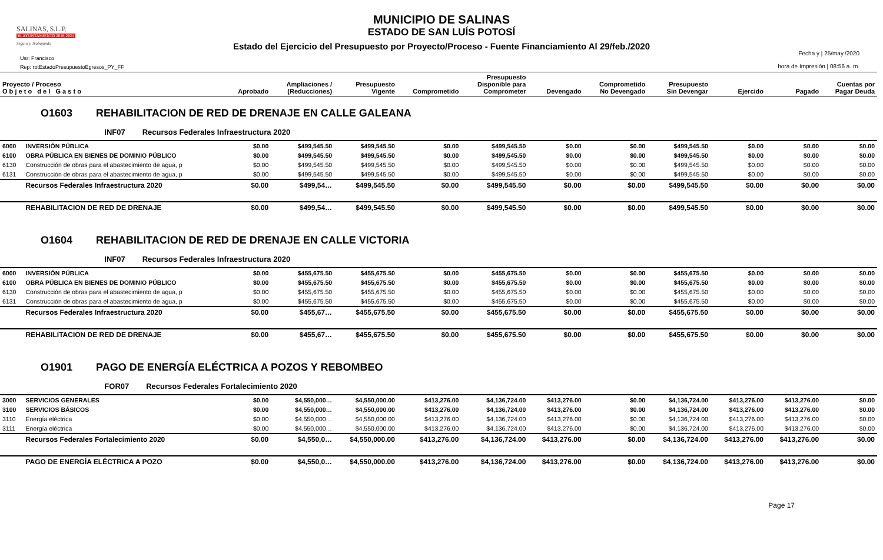SALINAS, S.L.P.
H. AYUNTAMIENTO 2018-2021
Seguro y Trabajando
Usr: Francisco
Rep: rptEstadoPresupuestoEgresos_PY_FF
MUNICIPIO DE SALINAS
ESTADO DE SAN LUÍS POTOSÍ
Estado del Ejercicio del Presupuesto por Proyecto/Proceso - Fuente Financiamiento Al 29/feb./2020
Fecha y | 25/may./2020
hora de Impresión | 08:56 a. m.
| Proyecto / Proceso O b j e t o d e l G a s t o | | Aprobado | Ampliaciones / (Reducciones) | Presupuesto Vigente | Comprometido | Presupuesto Disponible para Comprometer | Devengado | Comprometido No Devengado | Presupuesto Sin Devengar | Ejercido | Pagado | Cuentas por Pagar Deuda |
| --- | --- | --- | --- | --- | --- | --- | --- | --- | --- | --- | --- | --- |
| O1603 REHABILITACION DE RED DE DRENAJE EN CALLE GALEANA | | | | | | | | | | | | |
| INF07 Recursos Federales Infraestructura 2020 | | | | | | | | | | | | |
| 6000 | INVERSIÓN PÚBLICA | $0.00 | $499,545.50 | $499,545.50 | $0.00 | $499,545.50 | $0.00 | $0.00 | $499,545.50 | $0.00 | $0.00 | $0.00 |
| 6100 | OBRA PÚBLICA EN BIENES DE DOMINIO PÚBLICO | $0.00 | $499,545.50 | $499,545.50 | $0.00 | $499,545.50 | $0.00 | $0.00 | $499,545.50 | $0.00 | $0.00 | $0.00 |
| 6130 | Construcción de obras para el abastecimiento de agua, p | $0.00 | $499,545.50 | $499,545.50 | $0.00 | $499,545.50 | $0.00 | $0.00 | $499,545.50 | $0.00 | $0.00 | $0.00 |
| 6131 | Construcción de obras para el abastecimiento de agua, p | $0.00 | $499,545.50 | $499,545.50 | $0.00 | $499,545.50 | $0.00 | $0.00 | $499,545.50 | $0.00 | $0.00 | $0.00 |
| | Recursos Federales Infraestructura 2020 | $0.00 | $499,54… | $499,545.50 | $0.00 | $499,545.50 | $0.00 | $0.00 | $499,545.50 | $0.00 | $0.00 | $0.00 |
| | REHABILITACION DE RED DE DRENAJE | $0.00 | $499,54… | $499,545.50 | $0.00 | $499,545.50 | $0.00 | $0.00 | $499,545.50 | $0.00 | $0.00 | $0.00 |
| O1604 REHABILITACION DE RED DE DRENAJE EN CALLE VICTORIA | | | | | | | | | | | | |
| INF07 Recursos Federales Infraestructura 2020 | | | | | | | | | | | | |
| 6000 | INVERSIÓN PÚBLICA | $0.00 | $455,675.50 | $455,675.50 | $0.00 | $455,675.50 | $0.00 | $0.00 | $455,675.50 | $0.00 | $0.00 | $0.00 |
| 6100 | OBRA PÚBLICA EN BIENES DE DOMINIO PÚBLICO | $0.00 | $455,675.50 | $455,675.50 | $0.00 | $455,675.50 | $0.00 | $0.00 | $455,675.50 | $0.00 | $0.00 | $0.00 |
| 6130 | Construcción de obras para el abastecimiento de agua, p | $0.00 | $455,675.50 | $455,675.50 | $0.00 | $455,675.50 | $0.00 | $0.00 | $455,675.50 | $0.00 | $0.00 | $0.00 |
| 6131 | Construcción de obras para el abastecimiento de agua, p | $0.00 | $455,675.50 | $455,675.50 | $0.00 | $455,675.50 | $0.00 | $0.00 | $455,675.50 | $0.00 | $0.00 | $0.00 |
| | Recursos Federales Infraestructura 2020 | $0.00 | $455,67… | $455,675.50 | $0.00 | $455,675.50 | $0.00 | $0.00 | $455,675.50 | $0.00 | $0.00 | $0.00 |
| | REHABILITACION DE RED DE DRENAJE | $0.00 | $455,67… | $455,675.50 | $0.00 | $455,675.50 | $0.00 | $0.00 | $455,675.50 | $0.00 | $0.00 | $0.00 |
| O1901 PAGO DE ENERGÍA ELÉCTRICA A POZOS Y REBOMBEO | | | | | | | | | | | | |
| FOR07 Recursos Federales Fortalecimiento 2020 | | | | | | | | | | | | |
| 3000 | SERVICIOS GENERALES | $0.00 | $4,550,000… | $4,550,000.00 | $413,276.00 | $4,136,724.00 | $413,276.00 | $0.00 | $4,136,724.00 | $413,276.00 | $413,276.00 | $0.00 |
| 3100 | SERVICIOS BÁSICOS | $0.00 | $4,550,000… | $4,550,000.00 | $413,276.00 | $4,136,724.00 | $413,276.00 | $0.00 | $4,136,724.00 | $413,276.00 | $413,276.00 | $0.00 |
| 3110 | Energía eléctrica | $0.00 | $4,550,000… | $4,550,000.00 | $413,276.00 | $4,136,724.00 | $413,276.00 | $0.00 | $4,136,724.00 | $413,276.00 | $413,276.00 | $0.00 |
| 3111 | Energía eléctrica | $0.00 | $4,550,000… | $4,550,000.00 | $413,276.00 | $4,136,724.00 | $413,276.00 | $0.00 | $4,136,724.00 | $413,276.00 | $413,276.00 | $0.00 |
| | Recursos Federales Fortalecimiento 2020 | $0.00 | $4,550,0… | $4,550,000.00 | $413,276.00 | $4,136,724.00 | $413,276.00 | $0.00 | $4,136,724.00 | $413,276.00 | $413,276.00 | $0.00 |
| | PAGO DE ENERGÍA ELÉCTRICA A POZO | $0.00 | $4,550,0… | $4,550,000.00 | $413,276.00 | $4,136,724.00 | $413,276.00 | $0.00 | $4,136,724.00 | $413,276.00 | $413,276.00 | $0.00 |
Page 17